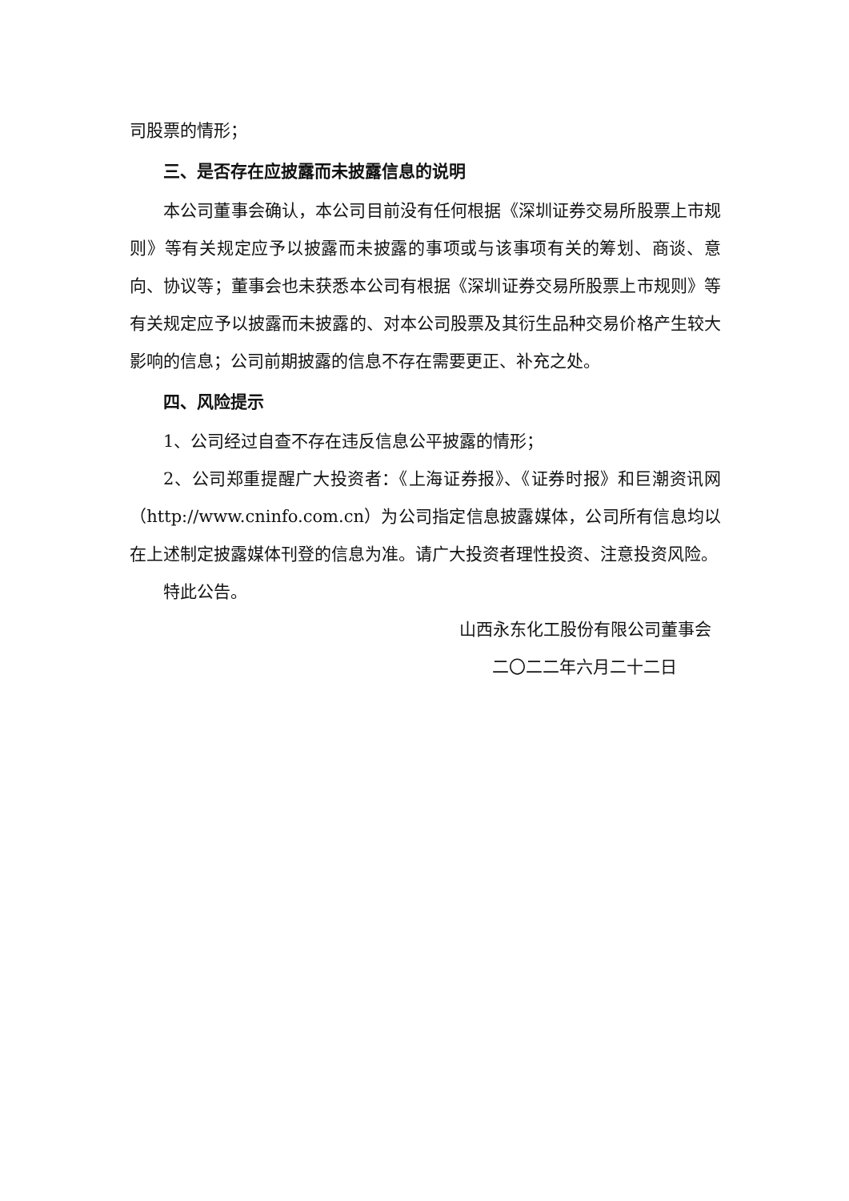司股票的情形；
三、是否存在应披露而未披露信息的说明
本公司董事会确认，本公司目前没有任何根据《深圳证券交易所股票上市规则》等有关规定应予以披露而未披露的事项或与该事项有关的筹划、商谈、意向、协议等；董事会也未获悉本公司有根据《深圳证券交易所股票上市规则》等有关规定应予以披露而未披露的、对本公司股票及其衍生品种交易价格产生较大影响的信息；公司前期披露的信息不存在需要更正、补充之处。
四、风险提示
1、公司经过自查不存在违反信息公平披露的情形；
2、公司郑重提醒广大投资者：《上海证券报》、《证券时报》和巨潮资讯网（http://www.cninfo.com.cn）为公司指定信息披露媒体，公司所有信息均以在上述制定披露媒体刊登的信息为准。请广大投资者理性投资、注意投资风险。
特此公告。
山西永东化工股份有限公司董事会
二〇二二年六月二十二日